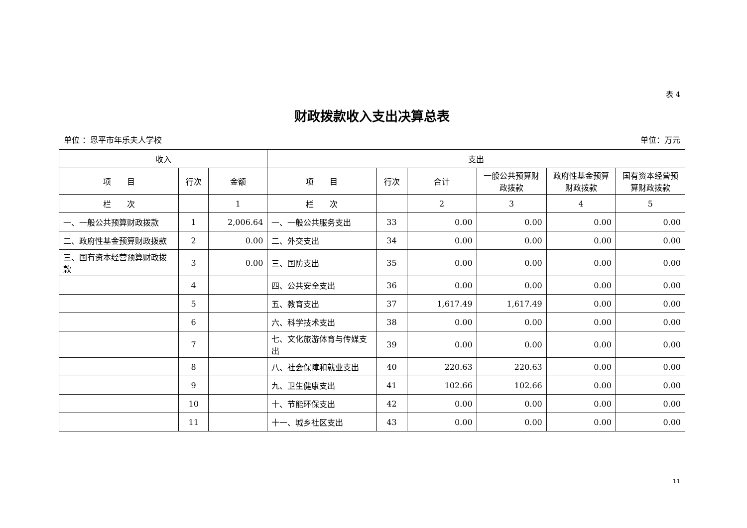表 4
财政拨款收入支出决算总表
单位 ：恩平市年乐夫人学校 单位：万元
| 收入 | | | 支出 | | | | | |
| --- | --- | --- | --- | --- | --- | --- | --- | --- |
| 项 目 | 行次 | 金额 | 项 目 | 行次 | 合计 | 一般公共预算财政拨款 | 政府性基金预算财政拨款 | 国有资本经营预算财政拨款 |
| 栏 次 | | 1 | 栏 次 | | 2 | 3 | 4 | 5 |
| 一、一般公共预算财政拨款 | 1 | 2,006.64 | 一、一般公共服务支出 | 33 | 0.00 | 0.00 | 0.00 | 0.00 |
| 二、政府性基金预算财政拨款 | 2 | 0.00 | 二、外交支出 | 34 | 0.00 | 0.00 | 0.00 | 0.00 |
| 三、国有资本经营预算财政拨款 | 3 | 0.00 | 三、国防支出 | 35 | 0.00 | 0.00 | 0.00 | 0.00 |
| | 4 | | 四、公共安全支出 | 36 | 0.00 | 0.00 | 0.00 | 0.00 |
| | 5 | | 五、教育支出 | 37 | 1,617.49 | 1,617.49 | 0.00 | 0.00 |
| | 6 | | 六、科学技术支出 | 38 | 0.00 | 0.00 | 0.00 | 0.00 |
| | 7 | | 七、文化旅游体育与传媒支出 | 39 | 0.00 | 0.00 | 0.00 | 0.00 |
| | 8 | | 八、社会保障和就业支出 | 40 | 220.63 | 220.63 | 0.00 | 0.00 |
| | 9 | | 九、卫生健康支出 | 41 | 102.66 | 102.66 | 0.00 | 0.00 |
| | 10 | | 十、节能环保支出 | 42 | 0.00 | 0.00 | 0.00 | 0.00 |
| | 11 | | 十一、城乡社区支出 | 43 | 0.00 | 0.00 | 0.00 | 0.00 |
11